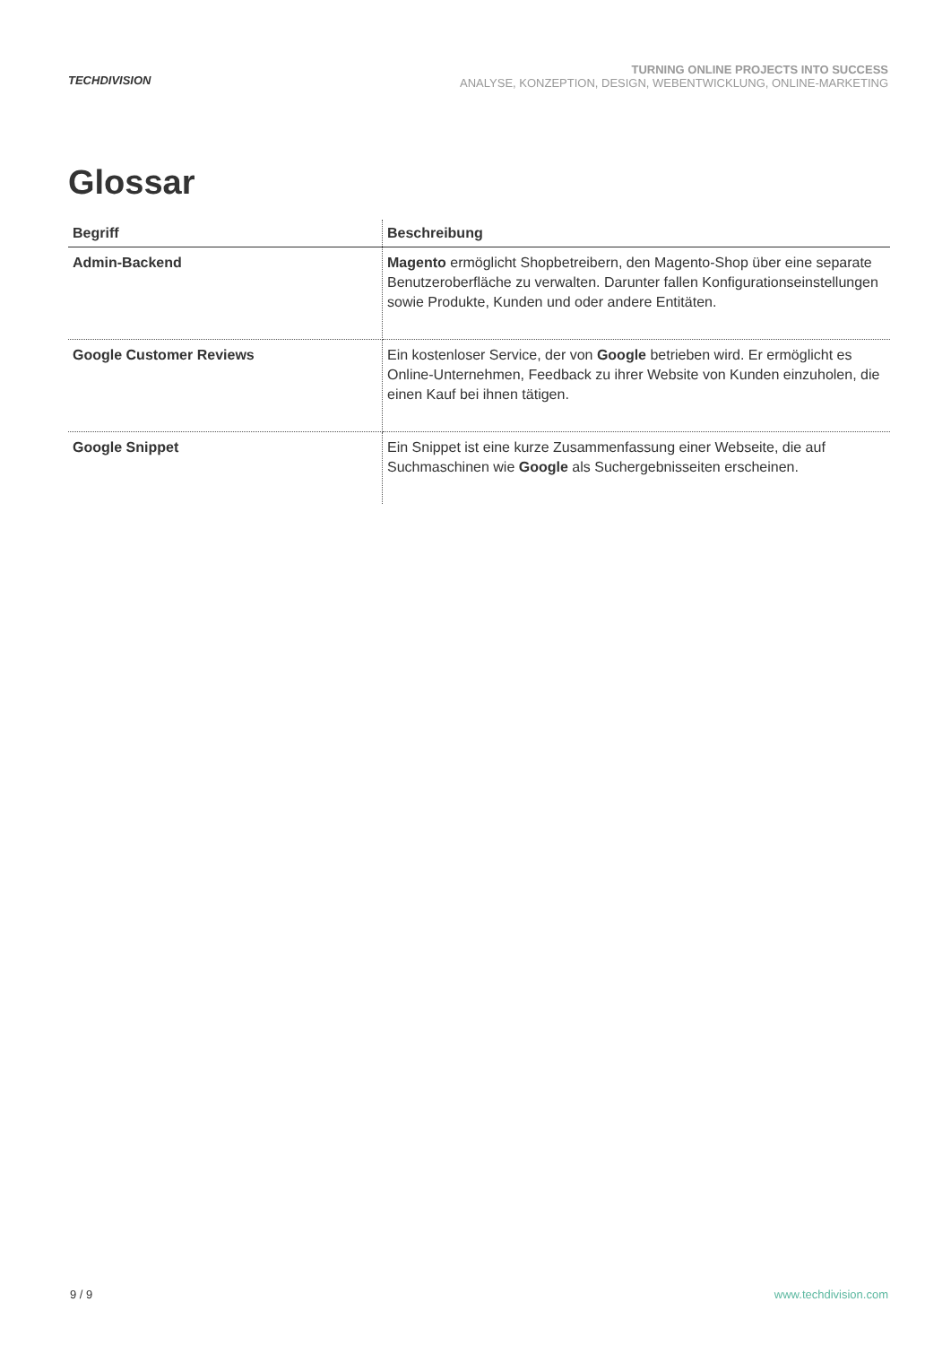TECHDIVISION
TURNING ONLINE PROJECTS INTO SUCCESS
ANALYSE, KONZEPTION, DESIGN, WEBENTWICKLUNG, ONLINE-MARKETING
Glossar
| Begriff | Beschreibung |
| --- | --- |
| Admin-Backend | Magento ermöglicht Shopbetreibern, den Magento-Shop über eine separate Benutzeroberfläche zu verwalten. Darunter fallen Konfigurationseinstellungen sowie Produkte, Kunden und oder andere Entitäten. |
| Google Customer Reviews | Ein kostenloser Service, der von Google betrieben wird. Er ermöglicht es Online-Unternehmen, Feedback zu ihrer Website von Kunden einzuholen, die einen Kauf bei ihnen tätigen. |
| Google Snippet | Ein Snippet ist eine kurze Zusammenfassung einer Webseite, die auf Suchmaschinen wie Google als Suchergebnisseiten erscheinen. |
9 / 9 www.techdivision.com